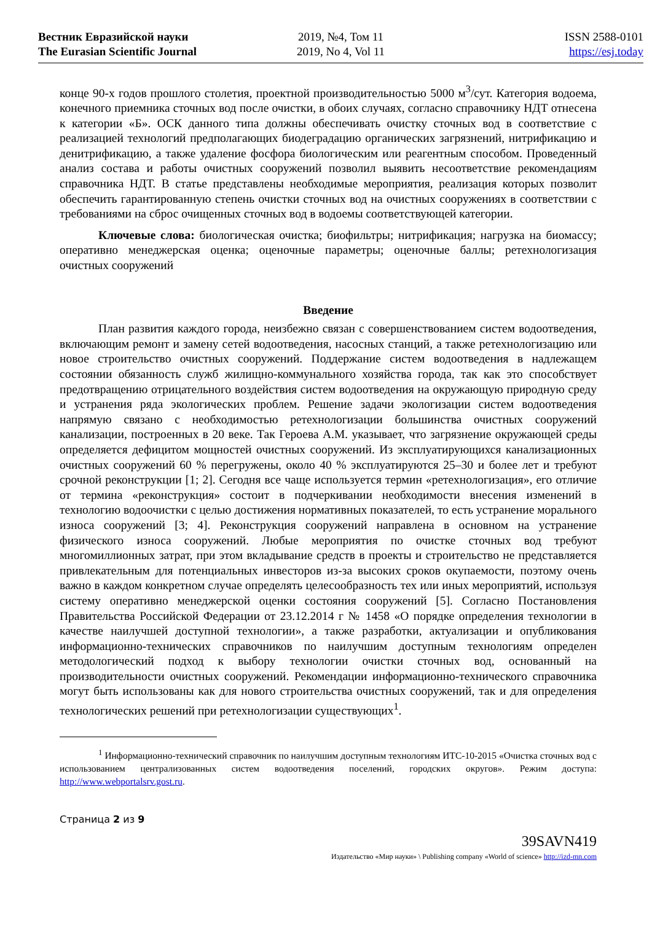Вестник Евразийской науки
The Eurasian Scientific Journal
2019, №4, Том 11
2019, No 4, Vol 11
ISSN 2588-0101
https://esj.today
конце 90-х годов прошлого столетия, проектной производительностью 5000 м<sup>3</sup>/сут. Категория водоема, конечного приемника сточных вод после очистки, в обоих случаях, согласно справочнику НДТ отнесена к категории «Б». ОСК данного типа должны обеспечивать очистку сточных вод в соответствие с реализацией технологий предполагающих биодеградацию органических загрязнений, нитрификацию и денитрификацию, а также удаление фосфора биологическим или реагентным способом. Проведенный анализ состава и работы очистных сооружений позволил выявить несоответствие рекомендациям справочника НДТ. В статье представлены необходимые мероприятия, реализация которых позволит обеспечить гарантированную степень очистки сточных вод на очистных сооружениях в соответствии с требованиями на сброс очищенных сточных вод в водоемы соответствующей категории.
Ключевые слова: биологическая очистка; биофильтры; нитрификация; нагрузка на биомассу; оперативно менеджерская оценка; оценочные параметры; оценочные баллы; ретехнологизация очистных сооружений
Введение
План развития каждого города, неизбежно связан с совершенствованием систем водоотведения, включающим ремонт и замену сетей водоотведения, насосных станций, а также ретехнологизацию или новое строительство очистных сооружений. Поддержание систем водоотведения в надлежащем состоянии обязанность служб жилищно-коммунального хозяйства города, так как это способствует предотвращению отрицательного воздействия систем водоотведения на окружающую природную среду и устранения ряда экологических проблем. Решение задачи экологизации систем водоотведения напрямую связано с необходимостью ретехнологизации большинства очистных сооружений канализации, построенных в 20 веке. Так Героева А.М. указывает, что загрязнение окружающей среды определяется дефицитом мощностей очистных сооружений. Из эксплуатирующихся канализационных очистных сооружений 60 % перегружены, около 40 % эксплуатируются 25–30 и более лет и требуют срочной реконструкции [1; 2]. Сегодня все чаще используется термин «ретехнологизация», его отличие от термина «реконструкция» состоит в подчеркивании необходимости внесения изменений в технологию водоочистки с целью достижения нормативных показателей, то есть устранение морального износа сооружений [3; 4]. Реконструкция сооружений направлена в основном на устранение физического износа сооружений. Любые мероприятия по очистке сточных вод требуют многомиллионных затрат, при этом вкладывание средств в проекты и строительство не представляется привлекательным для потенциальных инвесторов из-за высоких сроков окупаемости, поэтому очень важно в каждом конкретном случае определять целесообразность тех или иных мероприятий, используя систему оперативно менеджерской оценки состояния сооружений [5]. Согласно Постановления Правительства Российской Федерации от 23.12.2014 г № 1458 «О порядке определения технологии в качестве наилучшей доступной технологии», а также разработки, актуализации и опубликования информационно-технических справочников по наилучшим доступным технологиям определен методологический подход к выбору технологии очистки сточных вод, основанный на производительности очистных сооружений. Рекомендации информационно-технического справочника могут быть использованы как для нового строительства очистных сооружений, так и для определения технологических решений при ретехнологизации существующих<sup>1</sup>.
<sup>1</sup> Информационно-технический справочник по наилучшим доступным технологиям ИТС-10-2015 «Очистка сточных вод с использованием централизованных систем водоотведения поселений, городских округов». Режим доступа: http://www.webportalsrv.gost.ru.
Страница 2 из 9
39SAVN419
Издательство «Мир науки» \ Publishing company «World of science» http://izd-mn.com